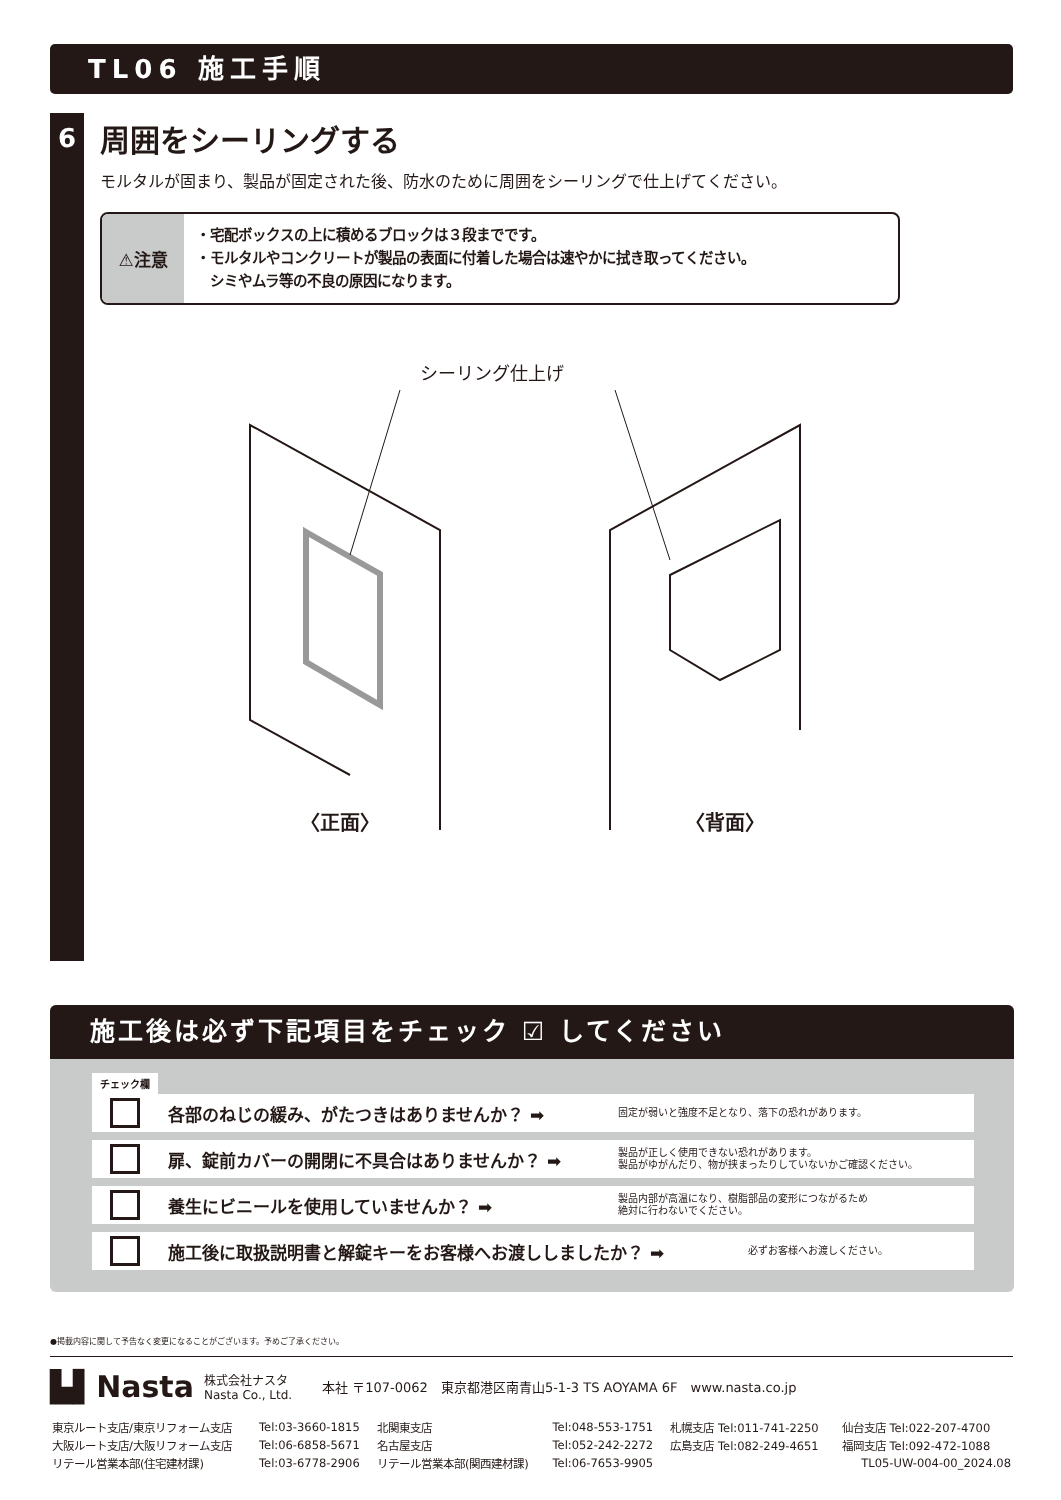TL06 施工手順
6
周囲をシーリングする
モルタルが固まり、製品が固定された後、防水のために周囲をシーリングで仕上げてください。
⚠注意
・宅配ボックスの上に積めるブロックは３段までです。
・モルタルやコンクリートが製品の表面に付着した場合は速やかに拭き取ってください。
　シミやムラ等の不良の原因になります。
シーリング仕上げ
〈正面〉
〈背面〉
施工後は必ず下記項目をチェック ☑ してください
チェック欄
各部のねじの緩み、がたつきはありませんか？ ➡
固定が弱いと強度不足となり、落下の恐れがあります。
扉、錠前カバーの開閉に不具合はありませんか？ ➡
製品が正しく使用できない恐れがあります。
製品がゆがんだり、物が挟まったりしていないかご確認ください。
養生にビニールを使用していませんか？ ➡
製品内部が高温になり、樹脂部品の変形につながるため
絶対に行わないでください。
施工後に取扱説明書と解錠キーをお客様へお渡ししましたか？ ➡
必ずお客様へお渡しください。
●掲載内容に関して予告なく変更になることがございます。予めご了承ください。
▙▌Nasta 株式会社ナスタ
Nasta Co., Ltd. 本社 〒107-0062　東京都港区南青山5-1-3 TS AOYAMA 6F　www.nasta.co.jp
| 東京ルート支店/東京リフォーム支店 | Tel:03-3660-1815 | 北関東支店 | Tel:048-553-1751 | 札幌支店 Tel:011-741-2250 | 仙台支店 Tel:022-207-4700 |
| 大阪ルート支店/大阪リフォーム支店 | Tel:06-6858-5671 | 名古屋支店 | Tel:052-242-2272 | 広島支店 Tel:082-249-4651 | 福岡支店 Tel:092-472-1088 |
| リテール営業本部(住宅建材課) | Tel:03-6778-2906 | リテール営業本部(関西建材課) | Tel:06-7653-9905 | | TL05-UW-004-00_2024.08 |